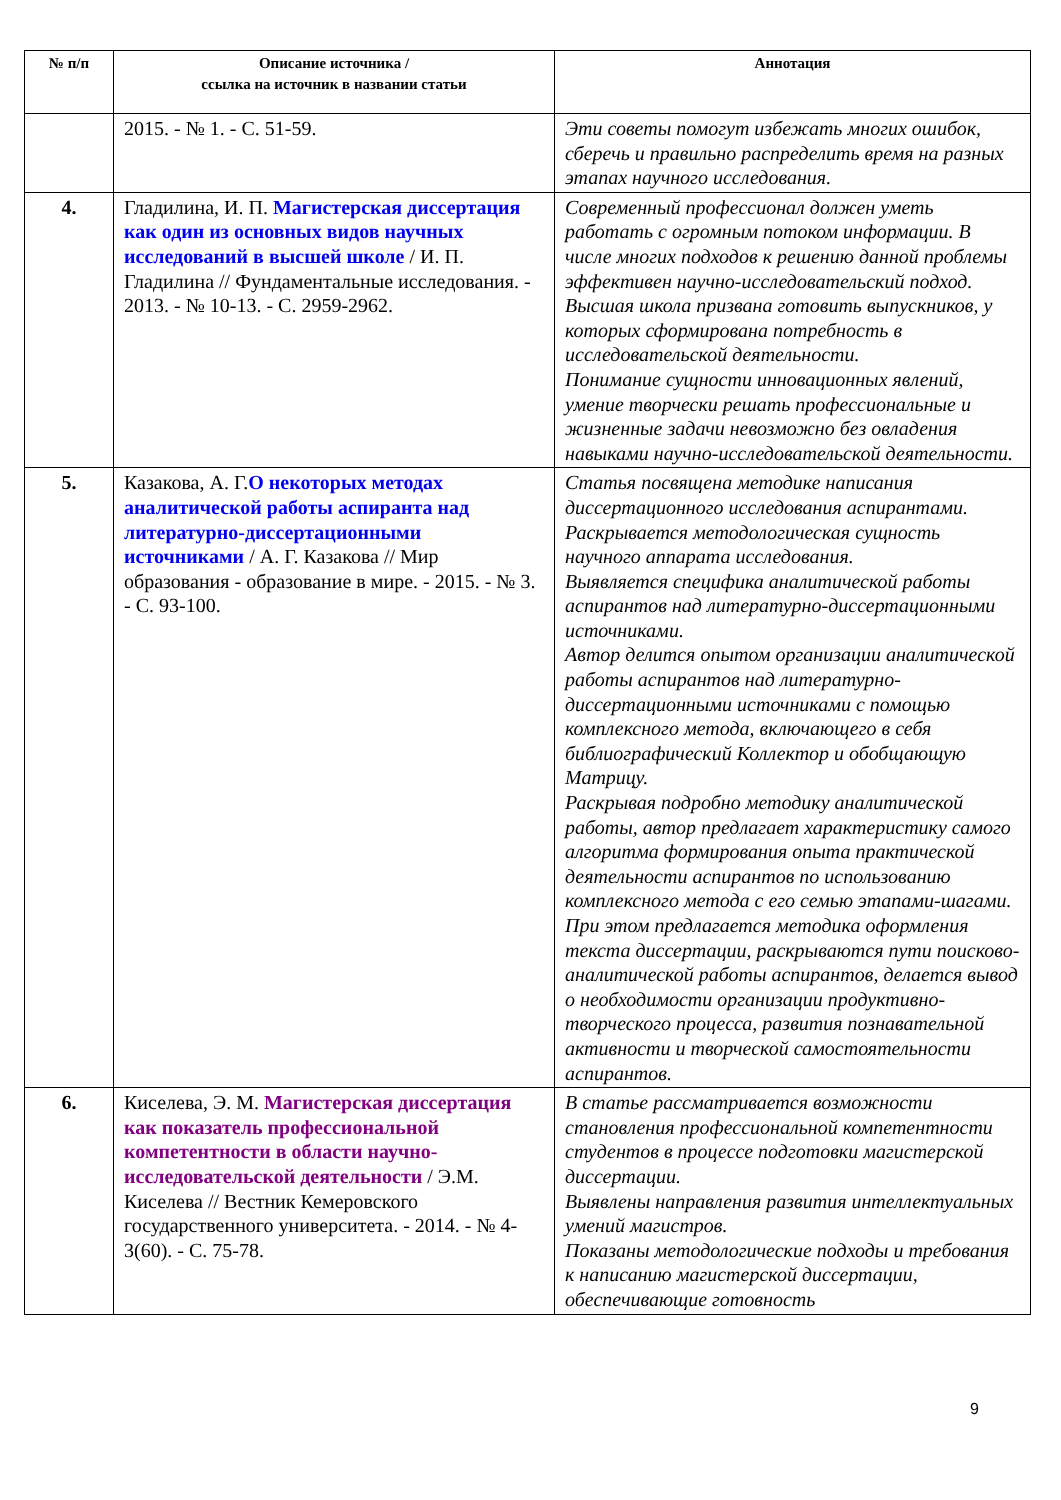| № п/п | Описание источника / ссылка на источник в названии статьи | Аннотация |
| --- | --- | --- |
| | 2015. - № 1. - С. 51-59. | Эти советы помогут избежать многих ошибок, сберечь и правильно распределить время на разных этапах научного исследования. |
| 4. | Гладилина, И. П. Магистерская диссертация как один из основных видов научных исследований в высшей школе / И. П. Гладилина // Фундаментальные исследования. - 2013. - № 10-13. - С. 2959-2962. | Современный профессионал должен уметь работать с огромным потоком информации. В числе многих подходов к решению данной проблемы эффективен научно-исследовательский подход. Высшая школа призвана готовить выпускников, у которых сформирована потребность в исследовательской деятельности. Понимание сущности инновационных явлений, умение творчески решать профессиональные и жизненные задачи невозможно без овладения навыками научно-исследовательской деятельности. |
| 5. | Казакова, А. Г. О некоторых методах аналитической работы аспиранта над литературно-диссертационными источниками / А. Г. Казакова // Мир образования - образование в мире. - 2015. - № 3. - С. 93-100. | Статья посвящена методике написания диссертационного исследования аспирантами. Раскрывается методологическая сущность научного аппарата исследования. Выявляется специфика аналитической работы аспирантов над литературно-диссертационными источниками. Автор делится опытом организации аналитической работы аспирантов над литературно-диссертационными источниками с помощью комплексного метода, включающего в себя библиографический Коллектор и обобщающую Матрицу. Раскрывая подробно методику аналитической работы, автор предлагает характеристику самого алгоритма формирования опыта практической деятельности аспирантов по использованию комплексного метода с его семью этапами-шагами. При этом предлагается методика оформления текста диссертации, раскрываются пути поисково-аналитической работы аспирантов, делается вывод о необходимости организации продуктивно-творческого процесса, развития познавательной активности и творческой самостоятельности аспирантов. |
| 6. | Киселева, Э. М. Магистерская диссертация как показатель профессиональной компетентности в области научно-исследовательской деятельности / Э.М. Киселева // Вестник Кемеровского государственного университета. - 2014. - № 4-3(60). - С. 75-78. | В статье рассматривается возможности становления профессиональной компетентности студентов в процессе подготовки магистерской диссертации. Выявлены направления развития интеллектуальных умений магистров. Показаны методологические подходы и требования к написанию магистерской диссертации, обеспечивающие готовность |
9